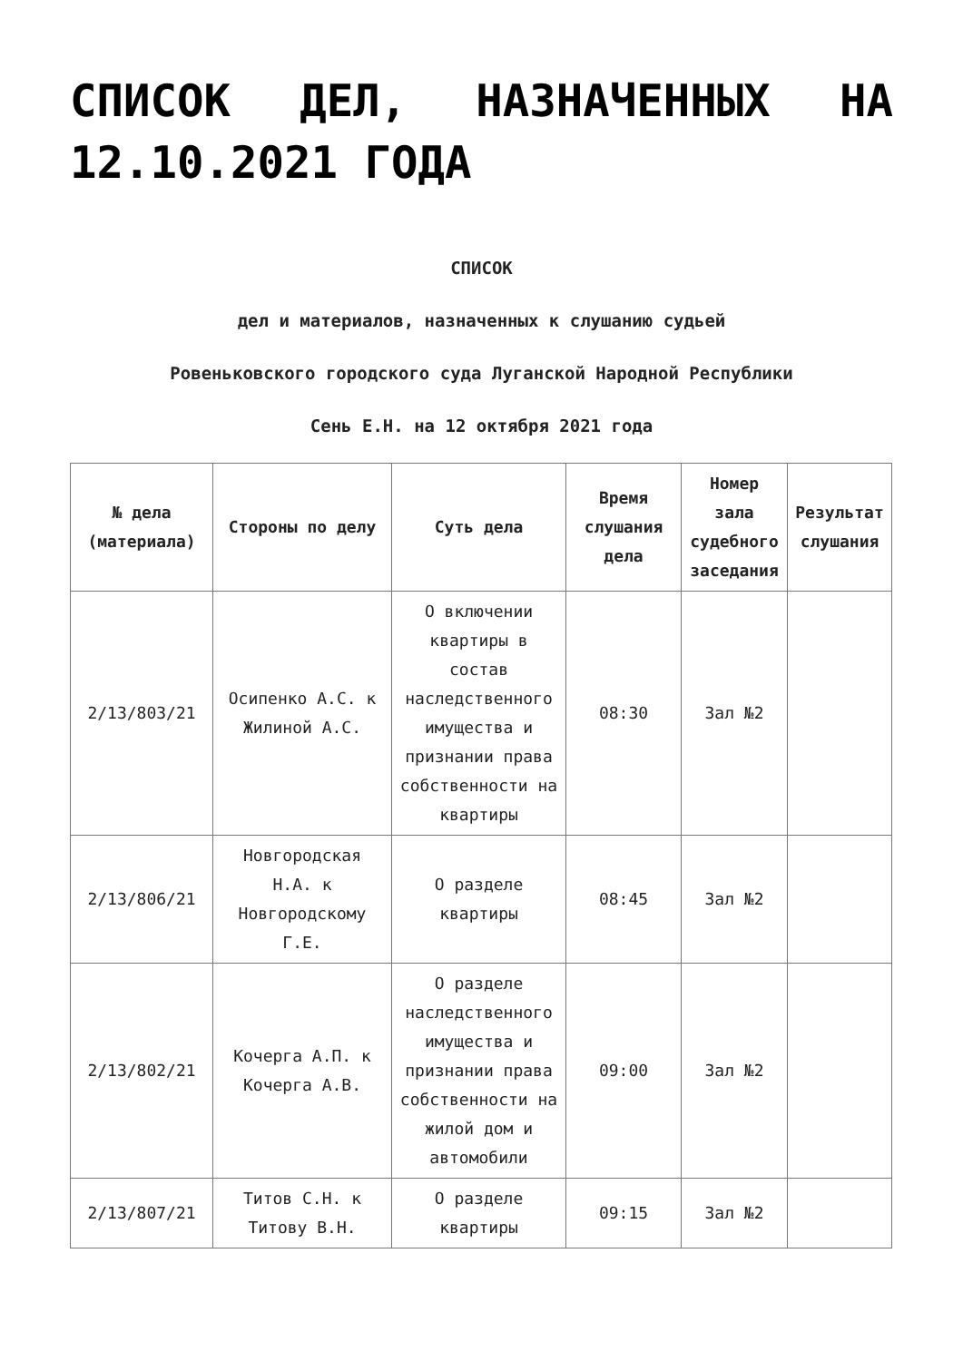СПИСОК ДЕЛ, НАЗНАЧЕННЫХ НА 12.10.2021 ГОДА
СПИСОК
дел и материалов, назначенных к слушанию судьей
Ровеньковского городского суда Луганской Народной Республики
Сень Е.Н. на 12 октября 2021 года
| № дела (материала) | Стороны по делу | Суть дела | Время слушания дела | Номер зала судебного заседания | Результат слушания |
| --- | --- | --- | --- | --- | --- |
| 2/13/803/21 | Осипенко А.С. к Жилиной А.С. | О включении квартиры в состав наследственного имущества и признании права собственности на квартиры | 08:30 | Зал №2 | |
| 2/13/806/21 | Новгородская Н.А. к Новгородскому Г.Е. | О разделе квартиры | 08:45 | Зал №2 | |
| 2/13/802/21 | Кочерга А.П. к Кочерга А.В. | О разделе наследственного имущества и признании права собственности на жилой дом и автомобили | 09:00 | Зал №2 | |
| 2/13/807/21 | Титов С.Н. к Титову В.Н. | О разделе квартиры | 09:15 | Зал №2 | |